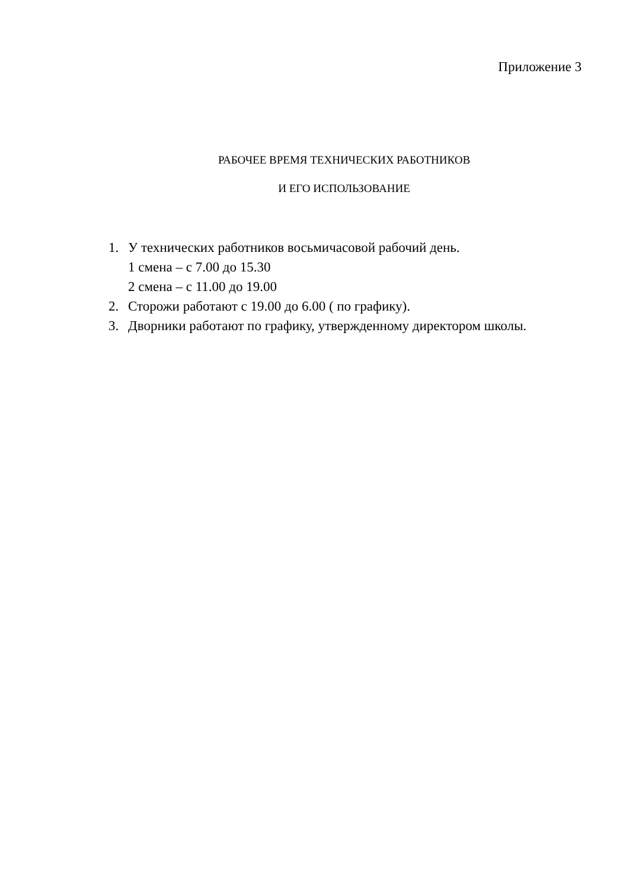Приложение 3
РАБОЧЕЕ ВРЕМЯ ТЕХНИЧЕСКИХ РАБОТНИКОВ
И ЕГО ИСПОЛЬЗОВАНИЕ
1. У технических работников восьмичасовой рабочий день.
1 смена – с 7.00 до 15.30
2 смена – с 11.00 до 19.00
2. Сторожи работают с 19.00 до 6.00 ( по графику).
3. Дворники работают по графику, утвержденному директором школы.